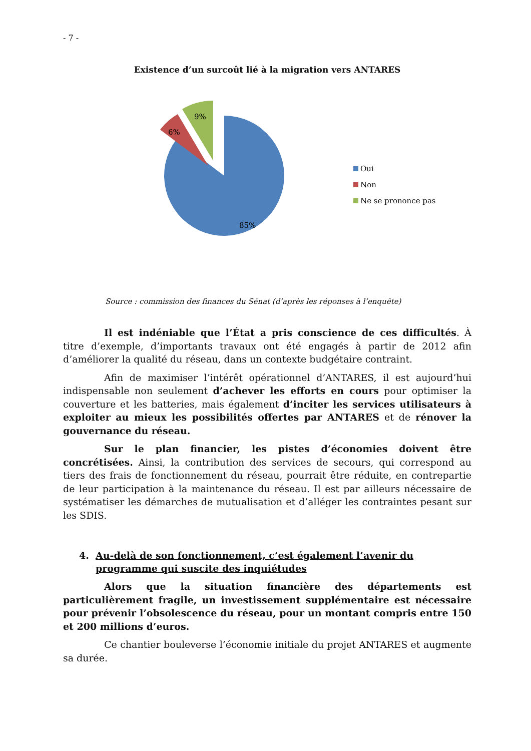- 7 -
Existence d’un surcoût lié à la migration vers ANTARES
85%
6%
9%
Oui
Non
Ne se prononce pas
Source : commission des finances du Sénat (d’après les réponses à l’enquête)
Il est indéniable que l’État a pris conscience de ces difficultés. À titre d’exemple, d’importants travaux ont été engagés à partir de 2012 afin d’améliorer la qualité du réseau, dans un contexte budgétaire contraint.
Afin de maximiser l’intérêt opérationnel d’ANTARES, il est aujourd’hui indispensable non seulement d’achever les efforts en cours pour optimiser la couverture et les batteries, mais également d’inciter les services utilisateurs à exploiter au mieux les possibilités offertes par ANTARES et de rénover la gouvernance du réseau.
Sur le plan financier, les pistes d’économies doivent être concrétisées. Ainsi, la contribution des services de secours, qui correspond au tiers des frais de fonctionnement du réseau, pourrait être réduite, en contrepartie de leur participation à la maintenance du réseau. Il est par ailleurs nécessaire de systématiser les démarches de mutualisation et d’alléger les contraintes pesant sur les SDIS.
4. Au-delà de son fonctionnement, c’est également l’avenir du programme qui suscite des inquiétudes
Alors que la situation financière des départements est particulièrement fragile, un investissement supplémentaire est nécessaire pour prévenir l’obsolescence du réseau, pour un montant compris entre 150 et 200 millions d’euros.
Ce chantier bouleverse l’économie initiale du projet ANTARES et augmente sa durée.